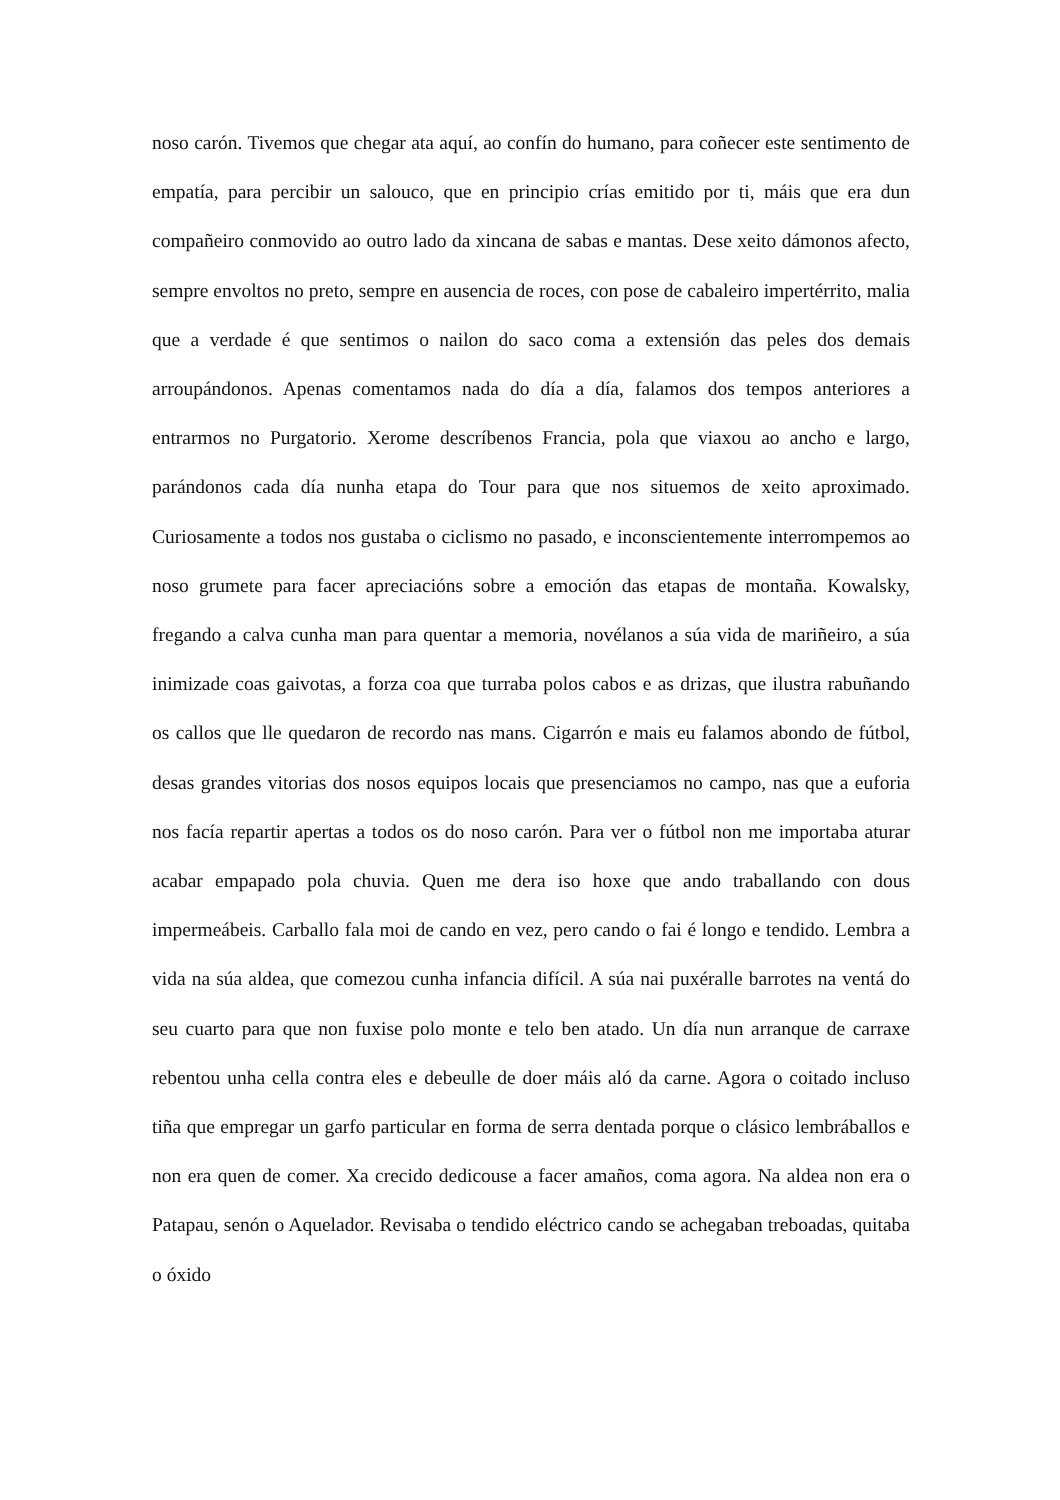noso carón. Tivemos que chegar ata aquí, ao confín do humano, para coñecer este sentimento de empatía, para percibir un salouco, que en principio crías emitido por ti, máis que era dun compañeiro conmovido ao outro lado da xincana de sabas e mantas. Dese xeito dámonos afecto, sempre envoltos no preto, sempre en ausencia de roces, con pose de cabaleiro impertérrito, malia que a verdade é que sentimos o nailon do saco coma a extensión das peles dos demais arroupándonos. Apenas comentamos nada do día a día, falamos dos tempos anteriores a entrarmos no Purgatorio. Xerome descríbenos Francia, pola que viaxou ao ancho e largo, parándonos cada día nunha etapa do Tour para que nos situemos de xeito aproximado. Curiosamente a todos nos gustaba o ciclismo no pasado, e inconscientemente interrompemos ao noso grumete para facer apreciacións sobre a emoción das etapas de montaña. Kowalsky, fregando a calva cunha man para quentar a memoria, novélanos a súa vida de mariñeiro, a súa inimizade coas gaivotas, a forza coa que turraba polos cabos e as drizas, que ilustra rabuñando os callos que lle quedaron de recordo nas mans. Cigarrón e mais eu falamos abondo de fútbol, desas grandes vitorias dos nosos equipos locais que presenciamos no campo, nas que a euforia nos facía repartir apertas a todos os do noso carón. Para ver o fútbol non me importaba aturar acabar empapado pola chuvia. Quen me dera iso hoxe que ando traballando con dous impermeábeis. Carballo fala moi de cando en vez, pero cando o fai é longo e tendido. Lembra a vida na súa aldea, que comezou cunha infancia difícil. A súa nai puxéralle barrotes na ventá do seu cuarto para que non fuxise polo monte e telo ben atado. Un día nun arranque de carraxe rebentou unha cella contra eles e debeulle de doer máis aló da carne. Agora o coitado incluso tiña que empregar un garfo particular en forma de serra dentada porque o clásico lembráballos e non era quen de comer. Xa crecido dedicouse a facer amaños, coma agora. Na aldea non era o Patapau, senón o Aquelador. Revisaba o tendido eléctrico cando se achegaban treboadas, quitaba o óxido